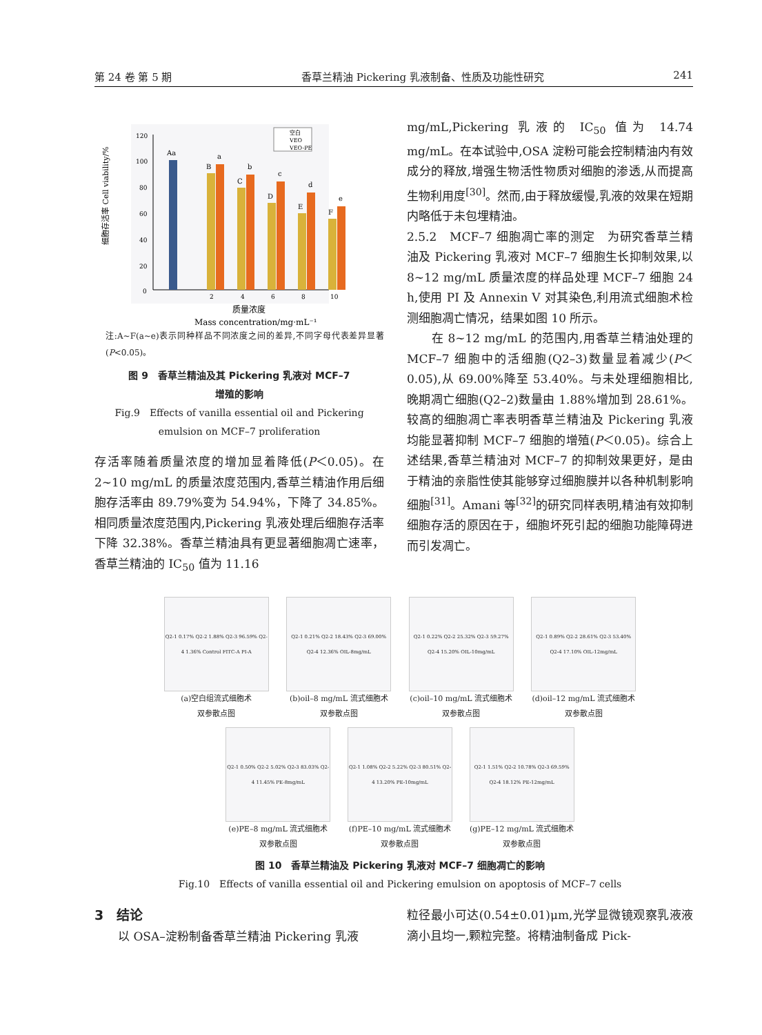第 24 卷 第 5 期 香草兰精油 Pickering 乳液制备、性质及功能性研究 241
细胞存活率 Cell viability/%
120
100
80
60
40
20
0
2
4
6
8
10
Aa
B
a
C
b
D
c
E
d
F
e
空白
VEO
VEO-PE
质量浓度
Mass concentration/mg·mL⁻¹
注:A~F(a~e)表示同种样品不同浓度之间的差异,不同字母代表差异显著(P<0.05)。
图 9　香草兰精油及其 Pickering 乳液对 MCF–7
增殖的影响
Fig.9　Effects of vanilla essential oil and Pickering
emulsion on MCF–7 proliferation
存活率随着质量浓度的增加显着降低(P＜0.05)。在 2~10 mg/mL 的质量浓度范围内,香草兰精油作用后细胞存活率由 89.79%变为 54.94%，下降了 34.85%。相同质量浓度范围内,Pickering 乳液处理后细胞存活率下降 32.38%。香草兰精油具有更显著细胞凋亡速率，香草兰精油的 IC<sub>50</sub> 值为 11.16
mg/mL,Pickering 乳液的 IC<sub>50</sub> 值为 14.74 mg/mL。在本试验中,OSA 淀粉可能会控制精油内有效成分的释放,增强生物活性物质对细胞的渗透,从而提高生物利用度<sup>[30]</sup>。然而,由于释放缓慢,乳液的效果在短期内略低于未包埋精油。
2.5.2　MCF–7 细胞凋亡率的测定　为研究香草兰精油及 Pickering 乳液对 MCF–7 细胞生长抑制效果,以 8~12 mg/mL 质量浓度的样品处理 MCF–7 细胞 24 h,使用 PI 及 Annexin V 对其染色,利用流式细胞术检测细胞凋亡情况，结果如图 10 所示。
　　在 8~12 mg/mL 的范围内,用香草兰精油处理的 MCF–7 细胞中的活细胞(Q2–3)数量显着减少(P＜0.05),从 69.00%降至 53.40%。与未处理细胞相比,晚期凋亡细胞(Q2–2)数量由 1.88%增加到 28.61%。较高的细胞凋亡率表明香草兰精油及 Pickering 乳液均能显著抑制 MCF–7 细胞的增殖(P＜0.05)。综合上述结果,香草兰精油对 MCF–7 的抑制效果更好，是由于精油的亲脂性使其能够穿过细胞膜并以各种机制影响细胞<sup>[31]</sup>。Amani 等<sup>[32]</sup>的研究同样表明,精油有效抑制细胞存活的原因在于，细胞坏死引起的细胞功能障碍进而引发凋亡。
Q2-1 0.17% Q2-2 1.88% Q2-3 96.59% Q2-4 1.36% Control FITC-A PI-A
(a)空白组流式细胞术
双参散点图
Q2-1 0.21% Q2-2 18.43% Q2-3 69.00% Q2-4 12.36% OIL-8mg/mL
(b)oil–8 mg/mL 流式细胞术
双参散点图
Q2-1 0.22% Q2-2 25.32% Q2-3 59.27% Q2-4 15.20% OIL-10mg/mL
(c)oil–10 mg/mL 流式细胞术
双参散点图
Q2-1 0.89% Q2-2 28.61% Q2-3 53.40% Q2-4 17.10% OIL-12mg/mL
(d)oil–12 mg/mL 流式细胞术
双参散点图
Q2-1 0.50% Q2-2 5.02% Q2-3 83.03% Q2-4 11.45% PE-8mg/mL
(e)PE–8 mg/mL 流式细胞术
双参散点图
Q2-1 1.08% Q2-2 5.22% Q2-3 80.51% Q2-4 13.20% PE-10mg/mL
(f)PE–10 mg/mL 流式细胞术
双参散点图
Q2-1 1.51% Q2-2 10.78% Q2-3 69.59% Q2-4 18.12% PE-12mg/mL
(g)PE–12 mg/mL 流式细胞术
双参散点图
图 10　香草兰精油及 Pickering 乳液对 MCF–7 细胞凋亡的影响
Fig.10　Effects of vanilla essential oil and Pickering emulsion on apoptosis of MCF–7 cells
3　结论
　　以 OSA–淀粉制备香草兰精油 Pickering 乳液
粒径最小可达(0.54±0.01)μm,光学显微镜观察乳液液滴小且均一,颗粒完整。将精油制备成 Pick-